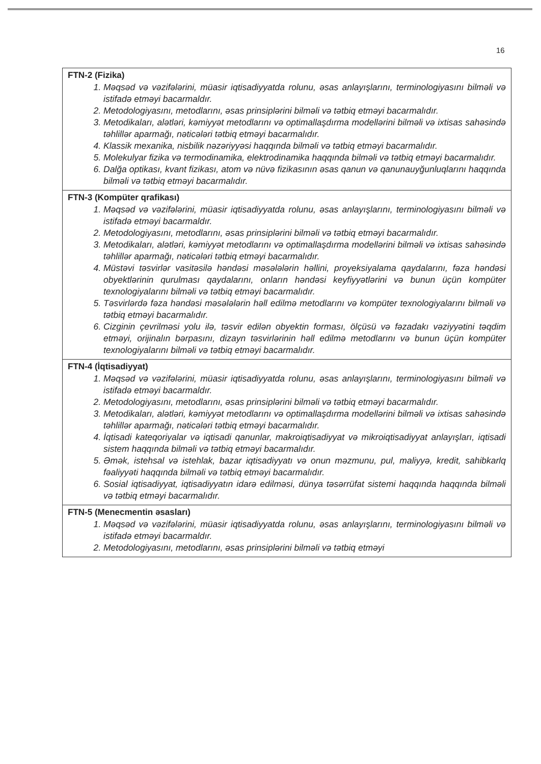16
| FTN-2 (Fizika) 1. Məqsəd və vəzifələrini, müasir iqtisadiyyatda rolunu, əsas anlayışlarını, terminologiyasını bilməli və istifadə etməyi bacarmaldır. 2. Metodologiyasını, metodlarını, əsas prinsiplərini bilməli və tətbiq etməyi bacarmalıdır. 3. Metodikaları, alətləri, kəmiyyət metodlarını və optimallaşdırma modellərini bilməli və ixtisas sahəsində təhlillər aparmağı, nəticələri tətbiq etməyi bacarmalıdır. 4. Klassik mexanika, nisbilik nəzəriyyəsi haqqında bilməli və tətbiq etməyi bacarmalıdır. 5. Molekulyar fizika və termodinamika, elektrodinamika haqqında bilməli və tətbiq etməyi bacarmalıdır. 6. Dalğa optikası, kvant fizikası, atom və nüvə fizikasının əsas qanun və qanunauyğunluqlarını haqqında bilməli və tətbiq etməyi bacarmalıdır. |
| FTN-3 (Kompüter qrafikası) 1. Məqsəd və vəzifələrini, müasir iqtisadiyyatda rolunu, əsas anlayışlarını, terminologiyasını bilməli və istifadə etməyi bacarmaldır. 2. Metodologiyasını, metodlarını, əsas prinsiplərini bilməli və tətbiq etməyi bacarmalıdır. 3. Metodikaları, alətləri, kəmiyyət metodlarını və optimallaşdırma modellərini bilməli və ixtisas sahəsində təhlillər aparmağı, nəticələri tətbiq etməyi bacarmalıdır. 4. Müstəvi təsvirlər vasitəsilə həndəsi məsələlərin həllini, proyeksiyalama qaydalarını, fəza həndəsi obyektlərinin qurulması qaydalarını, onların həndəsi keyfiyyətlərini və bunun üçün kompüter texnologiyalarını bilməli və tətbiq etməyi bacarmalıdır. 5. Təsvirlərdə fəza həndəsi məsələlərin həll edilmə metodlarını və kompüter texnologiyalarını bilməli və tətbiq etməyi bacarmalıdır. 6. Cizginin çevrilməsi yolu ilə, təsvir edilən obyektin forması, ölçüsü və fəzadakı vəziyyətini təqdim etməyi, orijinalın bərpasını, dizayn təsvirlərinin həll edilmə metodlarını və bunun üçün kompüter texnologiyalarını bilməli və tətbiq etməyi bacarmalıdır. |
| FTN-4 (İqtisadiyyat) 1. Məqsəd və vəzifələrini, müasir iqtisadiyyatda rolunu, əsas anlayışlarını, terminologiyasını bilməli və istifadə etməyi bacarmaldır. 2. Metodologiyasını, metodlarını, əsas prinsiplərini bilməli və tətbiq etməyi bacarmalıdır. 3. Metodikaları, alətləri, kəmiyyət metodlarını və optimallaşdırma modellərini bilməli və ixtisas sahəsində təhlillər aparmağı, nəticələri tətbiq etməyi bacarmalıdır. 4. İqtisadi kateqoriyalar və iqtisadi qanunlar, makroiqtisadiyyat və mikroiqtisadiyyat anlayışları, iqtisadi sistem haqqında bilməli və tətbiq etməyi bacarmalıdır. 5. Əmək, istehsal və istehlak, bazar iqtisadiyyatı və onun məzmunu, pul, maliyyə, kredit, sahibkarlq fəaliyyəti haqqında bilməli və tətbiq etməyi bacarmalıdır. 6. Sosial iqtisadiyyat, iqtisadiyyatın idarə edilməsi, dünya təsərrüfat sistemi haqqında haqqında bilməli və tətbiq etməyi bacarmalıdır. |
| FTN-5 (Menecmentin əsasları) 1. Məqsəd və vəzifələrini, müasir iqtisadiyyatda rolunu, əsas anlayışlarını, terminologiyasını bilməli və istifadə etməyi bacarmaldır. 2. Metodologiyasını, metodlarını, əsas prinsiplərini bilməli və tətbiq etməyi |